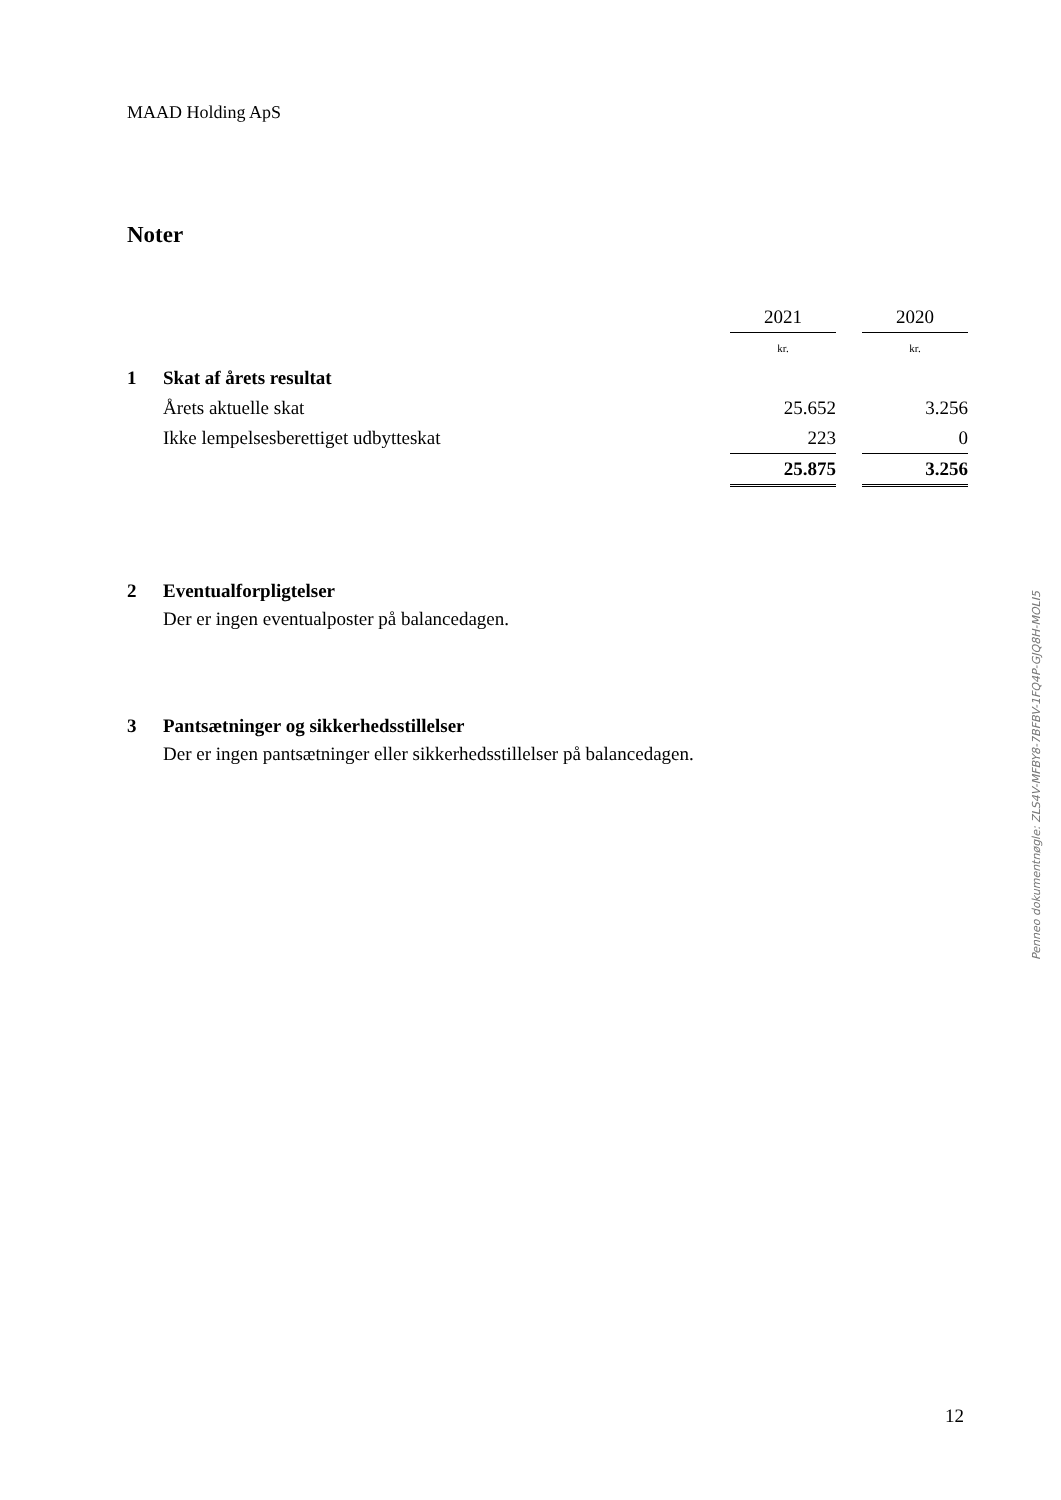MAAD Holding ApS
Noter
| | | 2021 | | 2020 |
| | | kr. | | kr. |
| 1 | Skat af årets resultat | | | |
| | Årets aktuelle skat | 25.652 | | 3.256 |
| | Ikke lempelsesberettiget udbytteskat | 223 | | 0 |
| | | 25.875 | | 3.256 |
2 Eventualforpligtelser
Der er ingen eventualposter på balancedagen.
3 Pantsætninger og sikkerhedsstillelser
Der er ingen pantsætninger eller sikkerhedsstillelser på balancedagen.
Penneo dokumentnøgle: ZLS4V-MFBY8-7BFBV-1FQ4P-GJQ8H-MOLI5
12